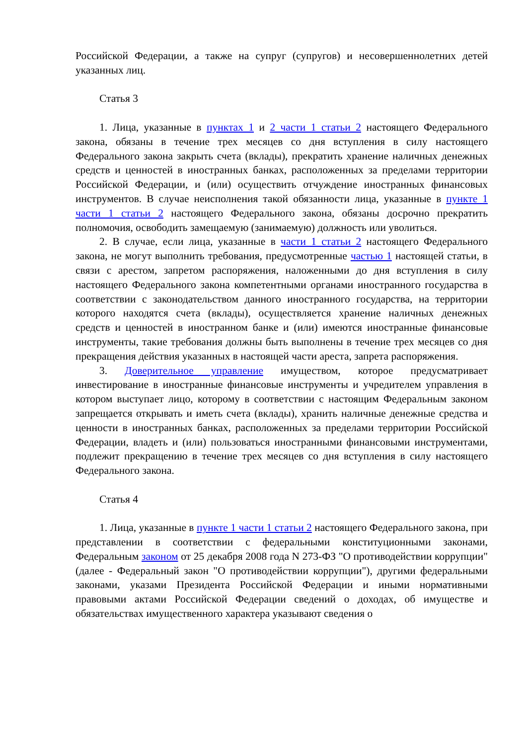Российской Федерации, а также на супруг (супругов) и несовершеннолетних детей указанных лиц.
Статья 3
1. Лица, указанные в пунктах 1 и 2 части 1 статьи 2 настоящего Федерального закона, обязаны в течение трех месяцев со дня вступления в силу настоящего Федерального закона закрыть счета (вклады), прекратить хранение наличных денежных средств и ценностей в иностранных банках, расположенных за пределами территории Российской Федерации, и (или) осуществить отчуждение иностранных финансовых инструментов. В случае неисполнения такой обязанности лица, указанные в пункте 1 части 1 статьи 2 настоящего Федерального закона, обязаны досрочно прекратить полномочия, освободить замещаемую (занимаемую) должность или уволиться.
2. В случае, если лица, указанные в части 1 статьи 2 настоящего Федерального закона, не могут выполнить требования, предусмотренные частью 1 настоящей статьи, в связи с арестом, запретом распоряжения, наложенными до дня вступления в силу настоящего Федерального закона компетентными органами иностранного государства в соответствии с законодательством данного иностранного государства, на территории которого находятся счета (вклады), осуществляется хранение наличных денежных средств и ценностей в иностранном банке и (или) имеются иностранные финансовые инструменты, такие требования должны быть выполнены в течение трех месяцев со дня прекращения действия указанных в настоящей части ареста, запрета распоряжения.
3. Доверительное управление имуществом, которое предусматривает инвестирование в иностранные финансовые инструменты и учредителем управления в котором выступает лицо, которому в соответствии с настоящим Федеральным законом запрещается открывать и иметь счета (вклады), хранить наличные денежные средства и ценности в иностранных банках, расположенных за пределами территории Российской Федерации, владеть и (или) пользоваться иностранными финансовыми инструментами, подлежит прекращению в течение трех месяцев со дня вступления в силу настоящего Федерального закона.
Статья 4
1. Лица, указанные в пункте 1 части 1 статьи 2 настоящего Федерального закона, при представлении в соответствии с федеральными конституционными законами, Федеральным законом от 25 декабря 2008 года N 273-ФЗ "О противодействии коррупции" (далее - Федеральный закон "О противодействии коррупции"), другими федеральными законами, указами Президента Российской Федерации и иными нормативными правовыми актами Российской Федерации сведений о доходах, об имуществе и обязательствах имущественного характера указывают сведения о